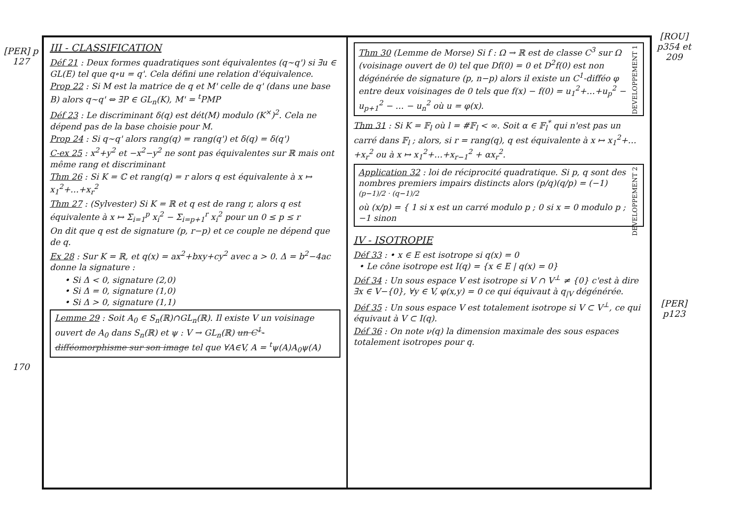[PER] p 127
170
III - CLASSIFICATION
Déf 21 : Deux formes quadratiques sont équivalentes (q∼q') si ∃u ∈ GL(E) tel que q∘u = q'. Cela défini une relation d'équivalence.
Prop 22 : Si M est la matrice de q et M' celle de q' (dans une base B) alors q∼q' ⇔ ∃P ∈ GL<sub>n</sub>(K), M' = <sup>t</sup>PMP
Déf 23 : Le discriminant δ(q) est dét(M) modulo (K<sup>×</sup>)<sup>2</sup>. Cela ne dépend pas de la base choisie pour M.
Prop 24 : Si q∼q' alors rang(q) = rang(q') et δ(q) = δ(q')
C-ex 25 : x<sup>2</sup>+y<sup>2</sup> et −x<sup>2</sup>−y<sup>2</sup> ne sont pas équivalentes sur ℝ mais ont même rang et discriminant
Thm 26 : Si K = ℂ et rang(q) = r alors q est équivalente à x ↦ x<sub>1</sub><sup>2</sup>+…+x<sub>r</sub><sup>2</sup>
Thm 27 : (Sylvester) Si K = ℝ et q est de rang r, alors q est équivalente à x ↦ Σ<sub>i=1</sub><sup>p</sup> x<sub>i</sub><sup>2</sup> − Σ<sub>i=p+1</sub><sup>r</sup> x<sub>i</sub><sup>2</sup> pour un 0 ≤ p ≤ r
On dit que q est de signature (p, r−p) et ce couple ne dépend que de q.
Ex 28 : Sur K = ℝ, et q(x) = ax<sup>2</sup>+bxy+cy<sup>2</sup> avec a > 0. Δ = b<sup>2</sup>−4ac donne la signature :
• Si Δ < 0, signature (2,0)
• Si Δ = 0, signature (1,0)
• Si Δ > 0, signature (1,1)
Lemme 29 : Soit A<sub>0</sub> ∈ S<sub>n</sub>(ℝ)∩GL<sub>n</sub>(ℝ). Il existe V un voisinage ouvert de A<sub>0</sub> dans S<sub>n</sub>(ℝ) et ψ : V → GL<sub>n</sub>(ℝ) un C<sup>1</sup>-difféomorphisme sur son image tel que ∀A∈V, A = <sup>t</sup>ψ(A)A<sub>0</sub>ψ(A)
DEVELOPPEMENT 1 Thm 30 (Lemme de Morse) Si f : Ω → ℝ est de classe C<sup>3</sup> sur Ω (voisinage ouvert de 0) tel que Df(0) = 0 et D<sup>2</sup>f(0) est non dégénérée de signature (p, n−p) alors il existe un C<sup>1</sup>-difféo φ entre deux voisinages de 0 tels que f(x) − f(0) = u<sub>1</sub><sup>2</sup>+…+u<sub>p</sub><sup>2</sup> − u<sub>p+1</sub><sup>2</sup> − … − u<sub>n</sub><sup>2</sup> où u = φ(x).
Thm 31 : Si K = 𝔽<sub>l</sub> où l = #𝔽<sub>l</sub> < ∞. Soit α ∈ 𝔽<sub>l</sub><sup>*</sup> qui n'est pas un carré dans 𝔽<sub>l</sub> ; alors, si r = rang(q), q est équivalente à x ↦ x<sub>1</sub><sup>2</sup>+…+x<sub>r</sub><sup>2</sup> ou à x ↦ x<sub>1</sub><sup>2</sup>+…+x<sub>r−1</sub><sup>2</sup> + αx<sub>r</sub><sup>2</sup>.
DEVELOPPEMENT 2 Application 32 : loi de réciprocité quadratique. Si p, q sont des nombres premiers impairs distincts alors (p/q)(q/p) = (−1)<sup>(p−1)/2 · (q−1)/2</sup>
où (x/p) = { 1 si x est un carré modulo p ; 0 si x = 0 modulo p ; −1 sinon
IV - ISOTROPIE
Déf 33 : • x ∈ E est isotrope si q(x) = 0
• Le cône isotrope est I(q) = {x ∈ E | q(x) = 0}
Déf 34 : Un sous espace V est isotrope si V ∩ V<sup>⊥</sup> ≠ {0} c'est à dire ∃x ∈ V−{0}, ∀y ∈ V, φ(x,y) = 0 ce qui équivaut à q<sub>|V</sub> dégénérée.
Déf 35 : Un sous espace V est totalement isotrope si V ⊂ V<sup>⊥</sup>, ce qui équivaut à V ⊂ I(q).
Déf 36 : On note ν(q) la dimension maximale des sous espaces totalement isotropes pour q.
[ROU] p354 et 209
[PER] p123